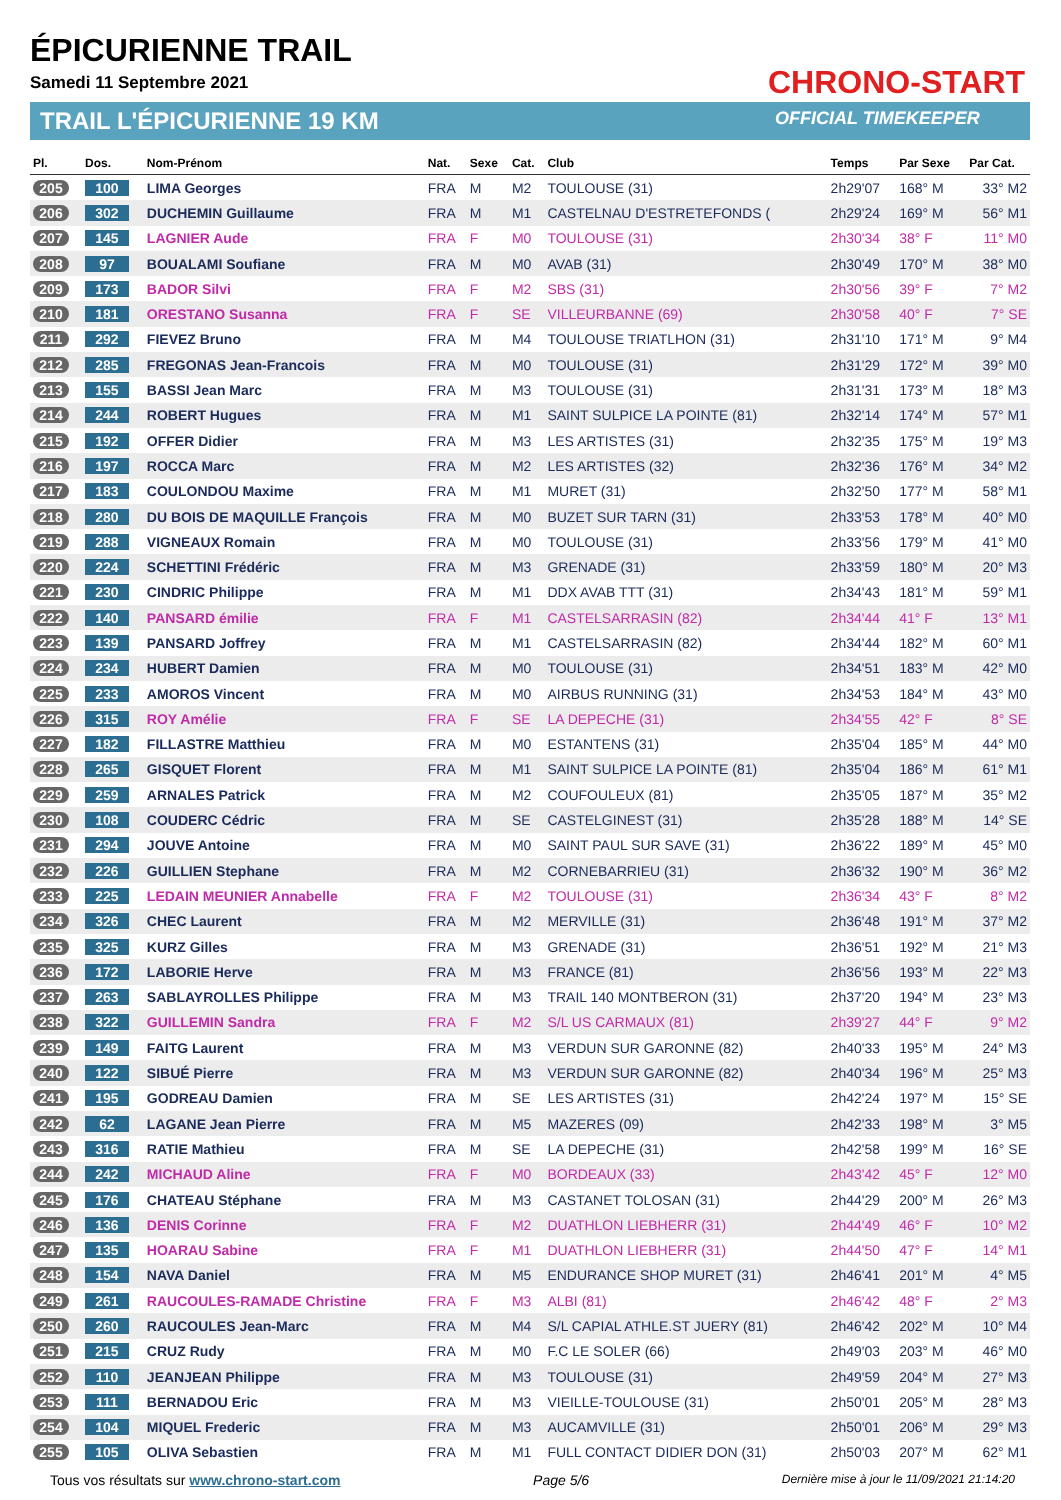ÉPICURIENNE TRAIL
Samedi 11 Septembre 2021
TRAIL L'ÉPICURIENNE 19 KM
CHRONO-START
OFFICIAL TIMEKEEPER
| Pl. | Dos. | Nom-Prénom | Nat. | Sexe | Cat. | Club | Temps | Par Sexe | Par Cat. |
| --- | --- | --- | --- | --- | --- | --- | --- | --- | --- |
| 205 | 100 | LIMA Georges | FRA | M | M2 | TOULOUSE (31) | 2h29'07 | 168° M | 33° M2 |
| 206 | 302 | DUCHEMIN Guillaume | FRA | M | M1 | CASTELNAU D'ESTRETEFONDS ( | 2h29'24 | 169° M | 56° M1 |
| 207 | 145 | LAGNIER Aude | FRA | F | M0 | TOULOUSE (31) | 2h30'34 | 38° F | 11° M0 |
| 208 | 97 | BOUALAMI Soufiane | FRA | M | M0 | AVAB (31) | 2h30'49 | 170° M | 38° M0 |
| 209 | 173 | BADOR Silvi | FRA | F | M2 | SBS (31) | 2h30'56 | 39° F | 7° M2 |
| 210 | 181 | ORESTANO Susanna | FRA | F | SE | VILLEURBANNE (69) | 2h30'58 | 40° F | 7° SE |
| 211 | 292 | FIEVEZ Bruno | FRA | M | M4 | TOULOUSE TRIATLHON (31) | 2h31'10 | 171° M | 9° M4 |
| 212 | 285 | FREGONAS Jean-Francois | FRA | M | M0 | TOULOUSE (31) | 2h31'29 | 172° M | 39° M0 |
| 213 | 155 | BASSI Jean Marc | FRA | M | M3 | TOULOUSE (31) | 2h31'31 | 173° M | 18° M3 |
| 214 | 244 | ROBERT Hugues | FRA | M | M1 | SAINT SULPICE LA POINTE (81) | 2h32'14 | 174° M | 57° M1 |
| 215 | 192 | OFFER Didier | FRA | M | M3 | LES ARTISTES (31) | 2h32'35 | 175° M | 19° M3 |
| 216 | 197 | ROCCA Marc | FRA | M | M2 | LES ARTISTES (32) | 2h32'36 | 176° M | 34° M2 |
| 217 | 183 | COULONDOU Maxime | FRA | M | M1 | MURET (31) | 2h32'50 | 177° M | 58° M1 |
| 218 | 280 | DU BOIS DE MAQUILLE François | FRA | M | M0 | BUZET SUR TARN (31) | 2h33'53 | 178° M | 40° M0 |
| 219 | 288 | VIGNEAUX Romain | FRA | M | M0 | TOULOUSE (31) | 2h33'56 | 179° M | 41° M0 |
| 220 | 224 | SCHETTINI Frédéric | FRA | M | M3 | GRENADE (31) | 2h33'59 | 180° M | 20° M3 |
| 221 | 230 | CINDRIC Philippe | FRA | M | M1 | DDX AVAB TTT (31) | 2h34'43 | 181° M | 59° M1 |
| 222 | 140 | PANSARD émilie | FRA | F | M1 | CASTELSARRASIN (82) | 2h34'44 | 41° F | 13° M1 |
| 223 | 139 | PANSARD Joffrey | FRA | M | M1 | CASTELSARRASIN (82) | 2h34'44 | 182° M | 60° M1 |
| 224 | 234 | HUBERT Damien | FRA | M | M0 | TOULOUSE (31) | 2h34'51 | 183° M | 42° M0 |
| 225 | 233 | AMOROS Vincent | FRA | M | M0 | AIRBUS RUNNING (31) | 2h34'53 | 184° M | 43° M0 |
| 226 | 315 | ROY Amélie | FRA | F | SE | LA DEPECHE (31) | 2h34'55 | 42° F | 8° SE |
| 227 | 182 | FILLASTRE Matthieu | FRA | M | M0 | ESTANTENS (31) | 2h35'04 | 185° M | 44° M0 |
| 228 | 265 | GISQUET Florent | FRA | M | M1 | SAINT SULPICE LA POINTE (81) | 2h35'04 | 186° M | 61° M1 |
| 229 | 259 | ARNALES Patrick | FRA | M | M2 | COUFOULEUX (81) | 2h35'05 | 187° M | 35° M2 |
| 230 | 108 | COUDERC Cédric | FRA | M | SE | CASTELGINEST (31) | 2h35'28 | 188° M | 14° SE |
| 231 | 294 | JOUVE Antoine | FRA | M | M0 | SAINT PAUL SUR SAVE (31) | 2h36'22 | 189° M | 45° M0 |
| 232 | 226 | GUILLIEN Stephane | FRA | M | M2 | CORNEBARRIEU (31) | 2h36'32 | 190° M | 36° M2 |
| 233 | 225 | LEDAIN MEUNIER Annabelle | FRA | F | M2 | TOULOUSE (31) | 2h36'34 | 43° F | 8° M2 |
| 234 | 326 | CHEC Laurent | FRA | M | M2 | MERVILLE (31) | 2h36'48 | 191° M | 37° M2 |
| 235 | 325 | KURZ Gilles | FRA | M | M3 | GRENADE (31) | 2h36'51 | 192° M | 21° M3 |
| 236 | 172 | LABORIE Herve | FRA | M | M3 | FRANCE (81) | 2h36'56 | 193° M | 22° M3 |
| 237 | 263 | SABLAYROLLES Philippe | FRA | M | M3 | TRAIL 140 MONTBERON (31) | 2h37'20 | 194° M | 23° M3 |
| 238 | 322 | GUILLEMIN Sandra | FRA | F | M2 | S/L US CARMAUX (81) | 2h39'27 | 44° F | 9° M2 |
| 239 | 149 | FAITG Laurent | FRA | M | M3 | VERDUN SUR GARONNE (82) | 2h40'33 | 195° M | 24° M3 |
| 240 | 122 | SIBUÉ Pierre | FRA | M | M3 | VERDUN SUR GARONNE (82) | 2h40'34 | 196° M | 25° M3 |
| 241 | 195 | GODREAU Damien | FRA | M | SE | LES ARTISTES (31) | 2h42'24 | 197° M | 15° SE |
| 242 | 62 | LAGANE Jean Pierre | FRA | M | M5 | MAZERES (09) | 2h42'33 | 198° M | 3° M5 |
| 243 | 316 | RATIE Mathieu | FRA | M | SE | LA DEPECHE (31) | 2h42'58 | 199° M | 16° SE |
| 244 | 242 | MICHAUD Aline | FRA | F | M0 | BORDEAUX (33) | 2h43'42 | 45° F | 12° M0 |
| 245 | 176 | CHATEAU Stéphane | FRA | M | M3 | CASTANET TOLOSAN (31) | 2h44'29 | 200° M | 26° M3 |
| 246 | 136 | DENIS Corinne | FRA | F | M2 | DUATHLON LIEBHERR (31) | 2h44'49 | 46° F | 10° M2 |
| 247 | 135 | HOARAU Sabine | FRA | F | M1 | DUATHLON LIEBHERR (31) | 2h44'50 | 47° F | 14° M1 |
| 248 | 154 | NAVA Daniel | FRA | M | M5 | ENDURANCE SHOP MURET (31) | 2h46'41 | 201° M | 4° M5 |
| 249 | 261 | RAUCOULES-RAMADE Christine | FRA | F | M3 | ALBI (81) | 2h46'42 | 48° F | 2° M3 |
| 250 | 260 | RAUCOULES Jean-Marc | FRA | M | M4 | S/L CAPIAL ATHLE.ST JUERY (81) | 2h46'42 | 202° M | 10° M4 |
| 251 | 215 | CRUZ Rudy | FRA | M | M0 | F.C LE SOLER (66) | 2h49'03 | 203° M | 46° M0 |
| 252 | 110 | JEANJEAN Philippe | FRA | M | M3 | TOULOUSE (31) | 2h49'59 | 204° M | 27° M3 |
| 253 | 111 | BERNADOU Eric | FRA | M | M3 | VIEILLE-TOULOUSE (31) | 2h50'01 | 205° M | 28° M3 |
| 254 | 104 | MIQUEL Frederic | FRA | M | M3 | AUCAMVILLE (31) | 2h50'01 | 206° M | 29° M3 |
| 255 | 105 | OLIVA Sebastien | FRA | M | M1 | FULL CONTACT DIDIER DON (31) | 2h50'03 | 207° M | 62° M1 |
Tous vos résultats sur www.chrono-start.com Page 5/6 Dernière mise à jour le 11/09/2021 21:14:20